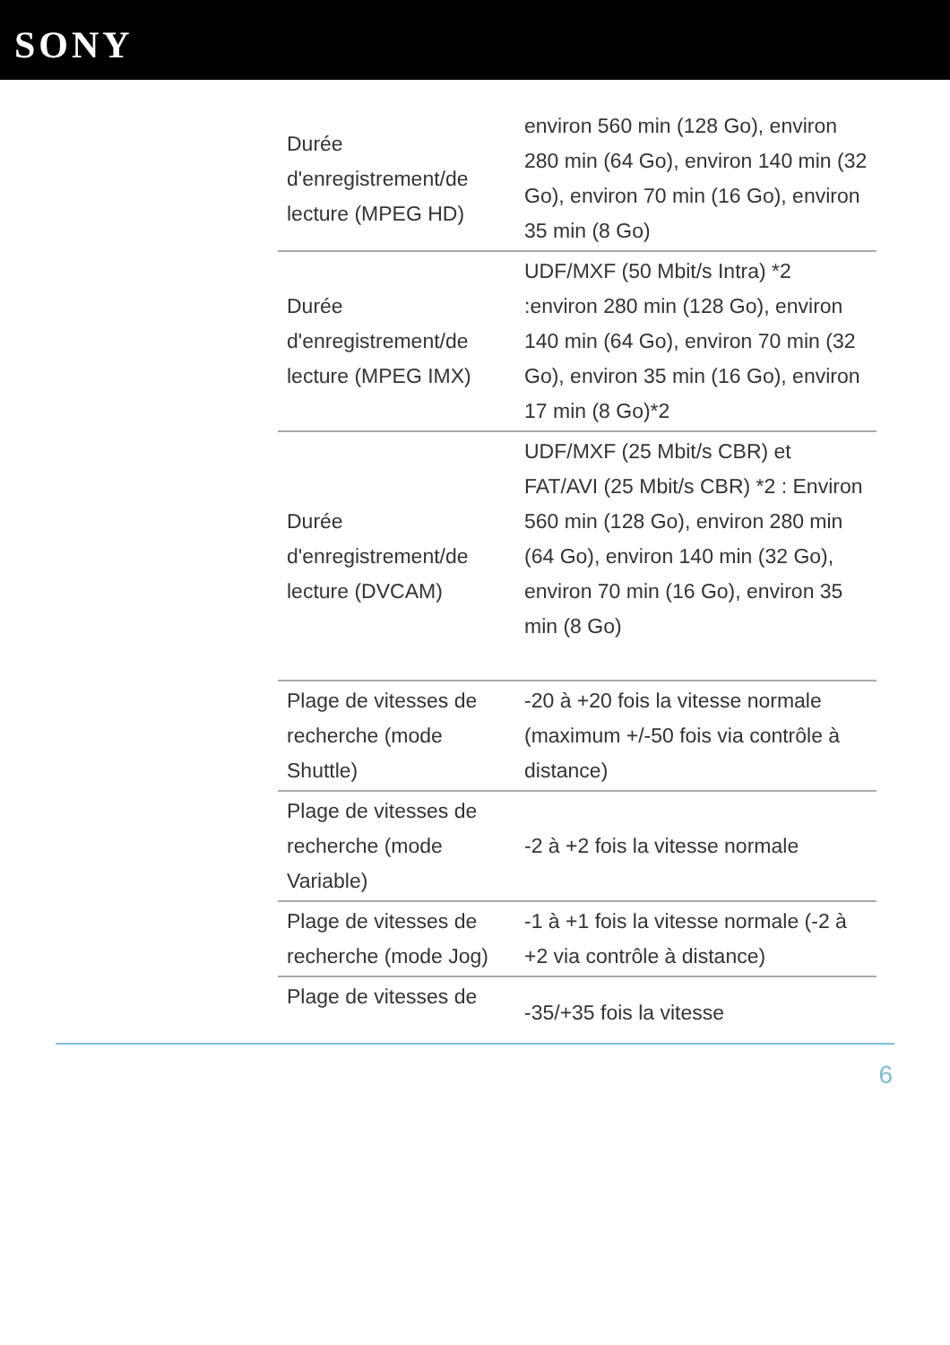SONY
| Durée d'enregistrement/de lecture (MPEG HD) | environ 560 min (128 Go), environ 280 min (64 Go), environ 140 min (32 Go), environ 70 min (16 Go), environ 35 min (8 Go) |
| Durée d'enregistrement/de lecture (MPEG IMX) | UDF/MXF (50 Mbit/s Intra) *2 :environ 280 min (128 Go), environ 140 min (64 Go), environ 70 min (32 Go), environ 35 min (16 Go), environ 17 min (8 Go)*2 |
| Durée d'enregistrement/de lecture (DVCAM) | UDF/MXF (25 Mbit/s CBR) et FAT/AVI (25 Mbit/s CBR) *2 : Environ 560 min (128 Go), environ 280 min (64 Go), environ 140 min (32 Go), environ 70 min (16 Go), environ 35 min (8 Go) |
| Plage de vitesses de recherche (mode Shuttle) | -20 à +20 fois la vitesse normale (maximum +/-50 fois via contrôle à distance) |
| Plage de vitesses de recherche (mode Variable) | -2 à +2 fois la vitesse normale |
| Plage de vitesses de recherche (mode Jog) | -1 à +1 fois la vitesse normale (-2 à +2 via contrôle à distance) |
| Plage de vitesses de | -35/+35 fois la vitesse |
6